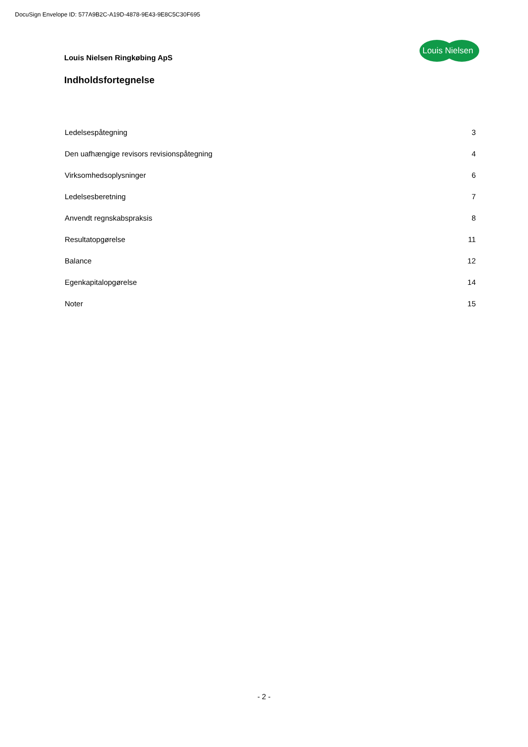DocuSign Envelope ID: 577A9B2C-A19D-4878-9E43-9E8C5C30F695
Louis Nielsen Ringkøbing ApS
Louis Nielsen
Indholdsfortegnelse
Ledelsespåtegning 3
Den uafhængige revisors revisionspåtegning 4
Virksomhedsoplysninger 6
Ledelsesberetning 7
Anvendt regnskabspraksis 8
Resultatopgørelse 11
Balance 12
Egenkapitalopgørelse 14
Noter 15
- 2 -